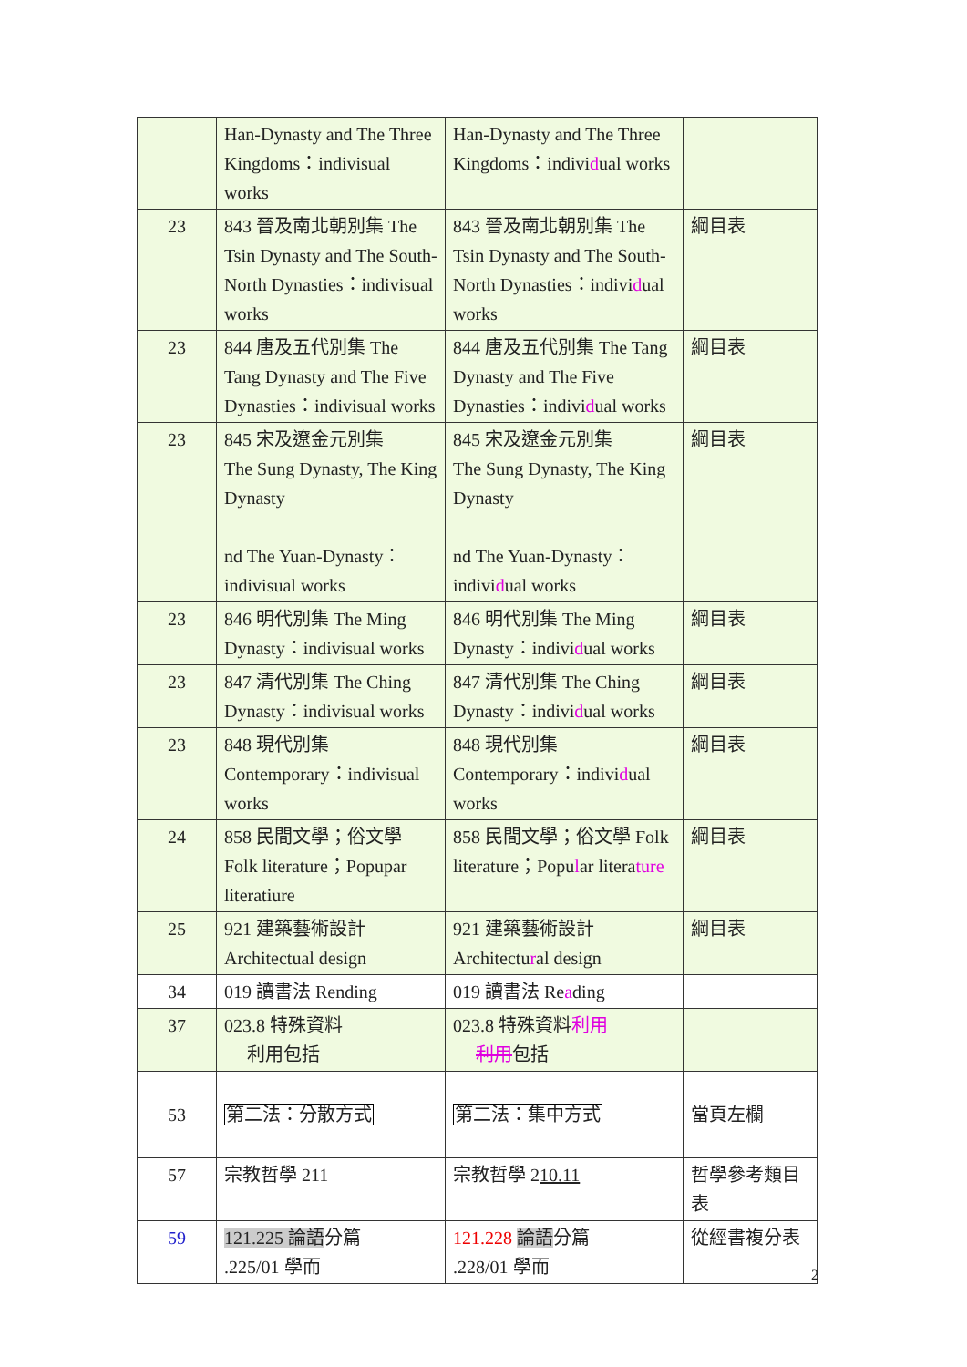| | Han-Dynasty and The Three Kingdoms：indivisual works | Han-Dynasty and The Three Kingdoms：indivi d ual works | |
| 23 | 843 晉及南北朝別集 The Tsin Dynasty and The South-North Dynasties：indivisual works | 843 晉及南北朝別集 The Tsin Dynasty and The South-North Dynasties：indivi d ual works | 綱目表 |
| 23 | 844 唐及五代別集 The Tang Dynasty and The Five Dynasties：indivisual works | 844 唐及五代別集 The Tang Dynasty and The Five Dynasties：indivi d ual works | 綱目表 |
| 23 | 845 宋及遼金元別集 The Sung Dynasty, The King Dynasty nd The Yuan-Dynasty：indivisual works | 845 宋及遼金元別集 The Sung Dynasty, The King Dynasty nd The Yuan-Dynasty：indivi d ual works | 綱目表 |
| 23 | 846 明代別集 The Ming Dynasty：indivisual works | 846 明代別集 The Ming Dynasty：indivi d ual works | 綱目表 |
| 23 | 847 清代別集 The Ching Dynasty：indivisual works | 847 清代別集 The Ching Dynasty：indivi d ual works | 綱目表 |
| 23 | 848 現代別集 Contemporary：indivisual works | 848 現代別集 Contemporary：indivi d ual works | 綱目表 |
| 24 | 858 民間文學；俗文學 Folk literature；Popupar literatiure | 858 民間文學；俗文學 Folk literature；Popu l ar litera ture | 綱目表 |
| 25 | 921 建築藝術設計 Architectual design | 921 建築藝術設計 Architectu r al design | 綱目表 |
| 34 | 019 讀書法 Rending | 019 讀書法 Re a ding | |
| 37 | 023.8 特殊資料 利用包括 | 023.8 特殊資料 利用 利用 包括 | |
| 53 | 第二法：分散方式 | 第二法：集中方式 | 當頁左欄 |
| 57 | 宗教哲學 211 | 宗教哲學 2 10.11 | 哲學參考類目表 |
| 59 | 121.225 論語 分篇 .225/01 學而 | 121.228 論語 分篇 .228/01 學而 | 從經書複分表 |
2